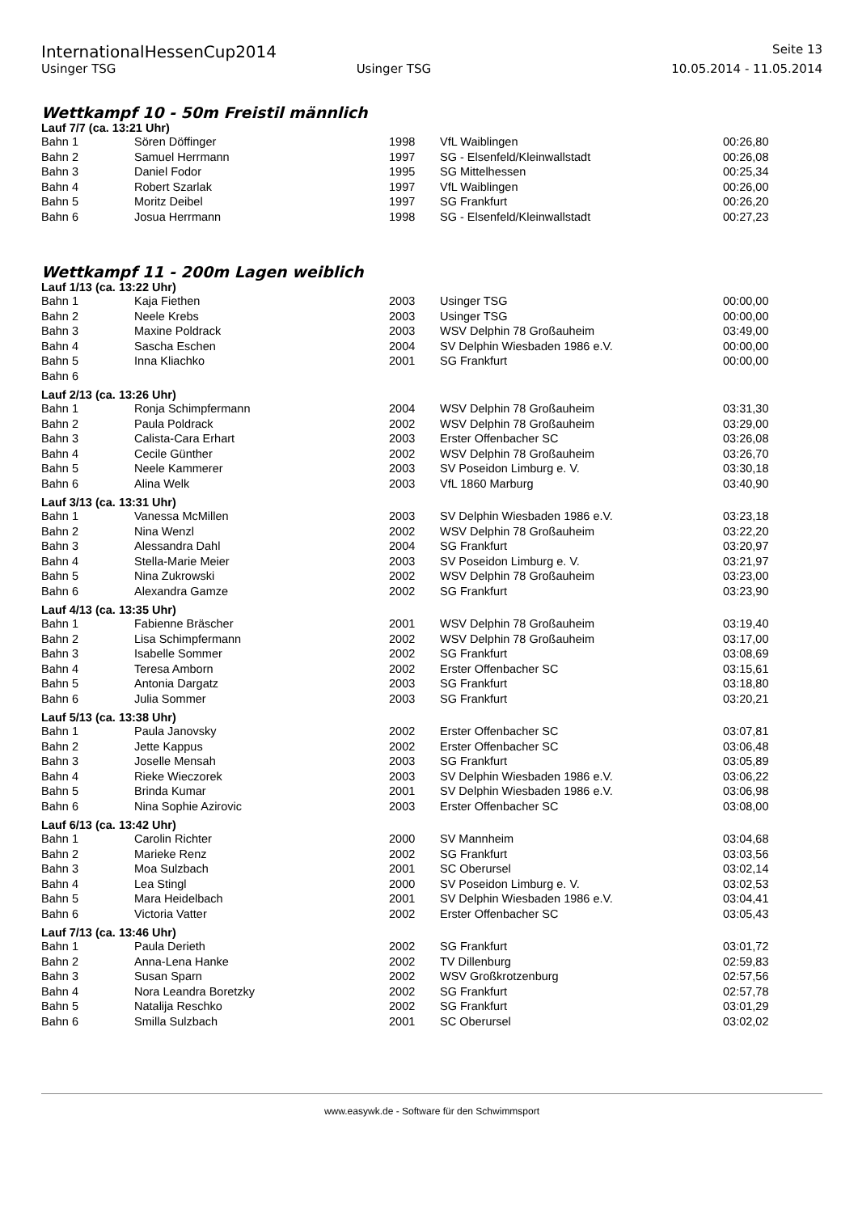InternationalHessenCup2014 Seite 13
Usinger TSG Usinger TSG 10.05.2014 - 11.05.2014
Wettkampf 10 - 50m Freistil männlich
Lauf 7/7 (ca. 13:21 Uhr)
| Bahn 1 | Sören Döffinger | 1998 | VfL Waiblingen | 00:26,80 |
| Bahn 2 | Samuel Herrmann | 1997 | SG - Elsenfeld/Kleinwallstadt | 00:26,08 |
| Bahn 3 | Daniel Fodor | 1995 | SG Mittelhessen | 00:25,34 |
| Bahn 4 | Robert Szarlak | 1997 | VfL Waiblingen | 00:26,00 |
| Bahn 5 | Moritz Deibel | 1997 | SG Frankfurt | 00:26,20 |
| Bahn 6 | Josua Herrmann | 1998 | SG - Elsenfeld/Kleinwallstadt | 00:27,23 |
Wettkampf 11 - 200m Lagen weiblich
Lauf 1/13 (ca. 13:22 Uhr)
| Bahn 1 | Kaja Fiethen | 2003 | Usinger TSG | 00:00,00 |
| Bahn 2 | Neele Krebs | 2003 | Usinger TSG | 00:00,00 |
| Bahn 3 | Maxine Poldrack | 2003 | WSV Delphin 78 Großauheim | 03:49,00 |
| Bahn 4 | Sascha Eschen | 2004 | SV Delphin Wiesbaden 1986 e.V. | 00:00,00 |
| Bahn 5 | Inna Kliachko | 2001 | SG Frankfurt | 00:00,00 |
| Bahn 6 | | | | |
Lauf 2/13 (ca. 13:26 Uhr)
| Bahn 1 | Ronja Schimpfermann | 2004 | WSV Delphin 78 Großauheim | 03:31,30 |
| Bahn 2 | Paula Poldrack | 2002 | WSV Delphin 78 Großauheim | 03:29,00 |
| Bahn 3 | Calista-Cara Erhart | 2003 | Erster Offenbacher SC | 03:26,08 |
| Bahn 4 | Cecile Günther | 2002 | WSV Delphin 78 Großauheim | 03:26,70 |
| Bahn 5 | Neele Kammerer | 2003 | SV Poseidon Limburg e. V. | 03:30,18 |
| Bahn 6 | Alina Welk | 2003 | VfL 1860 Marburg | 03:40,90 |
Lauf 3/13 (ca. 13:31 Uhr)
| Bahn 1 | Vanessa McMillen | 2003 | SV Delphin Wiesbaden 1986 e.V. | 03:23,18 |
| Bahn 2 | Nina Wenzl | 2002 | WSV Delphin 78 Großauheim | 03:22,20 |
| Bahn 3 | Alessandra Dahl | 2004 | SG Frankfurt | 03:20,97 |
| Bahn 4 | Stella-Marie Meier | 2003 | SV Poseidon Limburg e. V. | 03:21,97 |
| Bahn 5 | Nina Zukrowski | 2002 | WSV Delphin 78 Großauheim | 03:23,00 |
| Bahn 6 | Alexandra Gamze | 2002 | SG Frankfurt | 03:23,90 |
Lauf 4/13 (ca. 13:35 Uhr)
| Bahn 1 | Fabienne Bräscher | 2001 | WSV Delphin 78 Großauheim | 03:19,40 |
| Bahn 2 | Lisa Schimpfermann | 2002 | WSV Delphin 78 Großauheim | 03:17,00 |
| Bahn 3 | Isabelle Sommer | 2002 | SG Frankfurt | 03:08,69 |
| Bahn 4 | Teresa Amborn | 2002 | Erster Offenbacher SC | 03:15,61 |
| Bahn 5 | Antonia Dargatz | 2003 | SG Frankfurt | 03:18,80 |
| Bahn 6 | Julia Sommer | 2003 | SG Frankfurt | 03:20,21 |
Lauf 5/13 (ca. 13:38 Uhr)
| Bahn 1 | Paula Janovsky | 2002 | Erster Offenbacher SC | 03:07,81 |
| Bahn 2 | Jette Kappus | 2002 | Erster Offenbacher SC | 03:06,48 |
| Bahn 3 | Joselle Mensah | 2003 | SG Frankfurt | 03:05,89 |
| Bahn 4 | Rieke Wieczorek | 2003 | SV Delphin Wiesbaden 1986 e.V. | 03:06,22 |
| Bahn 5 | Brinda Kumar | 2001 | SV Delphin Wiesbaden 1986 e.V. | 03:06,98 |
| Bahn 6 | Nina Sophie Azirovic | 2003 | Erster Offenbacher SC | 03:08,00 |
Lauf 6/13 (ca. 13:42 Uhr)
| Bahn 1 | Carolin Richter | 2000 | SV Mannheim | 03:04,68 |
| Bahn 2 | Marieke Renz | 2002 | SG Frankfurt | 03:03,56 |
| Bahn 3 | Moa Sulzbach | 2001 | SC Oberursel | 03:02,14 |
| Bahn 4 | Lea Stingl | 2000 | SV Poseidon Limburg e. V. | 03:02,53 |
| Bahn 5 | Mara Heidelbach | 2001 | SV Delphin Wiesbaden 1986 e.V. | 03:04,41 |
| Bahn 6 | Victoria Vatter | 2002 | Erster Offenbacher SC | 03:05,43 |
Lauf 7/13 (ca. 13:46 Uhr)
| Bahn 1 | Paula Derieth | 2002 | SG Frankfurt | 03:01,72 |
| Bahn 2 | Anna-Lena Hanke | 2002 | TV Dillenburg | 02:59,83 |
| Bahn 3 | Susan Sparn | 2002 | WSV Großkrotzenburg | 02:57,56 |
| Bahn 4 | Nora Leandra Boretzky | 2002 | SG Frankfurt | 02:57,78 |
| Bahn 5 | Natalija Reschko | 2002 | SG Frankfurt | 03:01,29 |
| Bahn 6 | Smilla Sulzbach | 2001 | SC Oberursel | 03:02,02 |
www.easywk.de - Software für den Schwimmsport